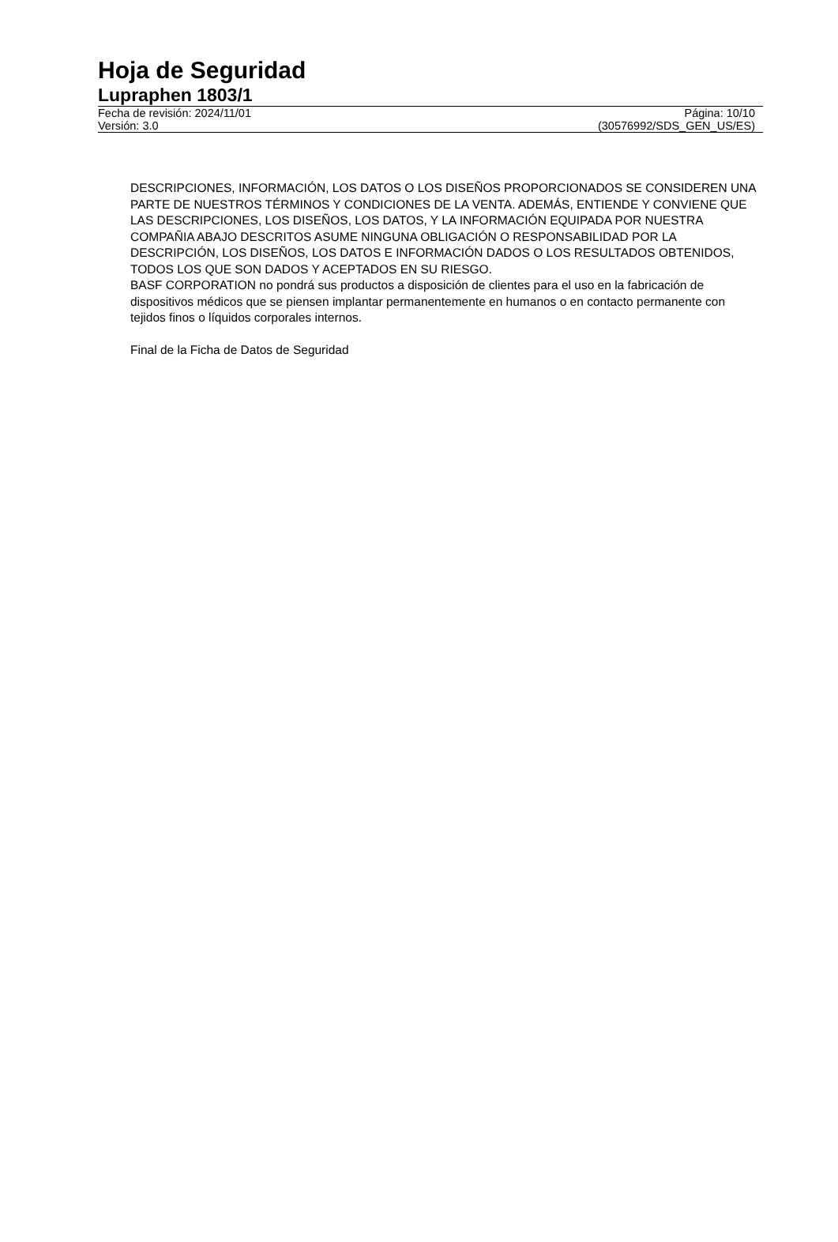Hoja de Seguridad
Lupraphen 1803/1
Fecha de revisión: 2024/11/01 Página: 10/10
Versión: 3.0 (30576992/SDS_GEN_US/ES)
DESCRIPCIONES, INFORMACIÓN, LOS DATOS O LOS DISEÑOS PROPORCIONADOS SE CONSIDEREN UNA PARTE DE NUESTROS TÉRMINOS Y CONDICIONES DE LA VENTA. ADEMÁS, ENTIENDE Y CONVIENE QUE LAS DESCRIPCIONES, LOS DISEÑOS, LOS DATOS, Y LA INFORMACIÓN EQUIPADA POR NUESTRA COMPAÑIA ABAJO DESCRITOS ASUME NINGUNA OBLIGACIÓN O RESPONSABILIDAD POR LA DESCRIPCIÓN, LOS DISEÑOS, LOS DATOS E INFORMACIÓN DADOS O LOS RESULTADOS OBTENIDOS, TODOS LOS QUE SON DADOS Y ACEPTADOS EN SU RIESGO.
BASF CORPORATION no pondrá sus productos a disposición de clientes para el uso en la fabricación de dispositivos médicos que se piensen implantar permanentemente en humanos o en contacto permanente con tejidos finos o líquidos corporales internos.
Final de la Ficha de Datos de Seguridad